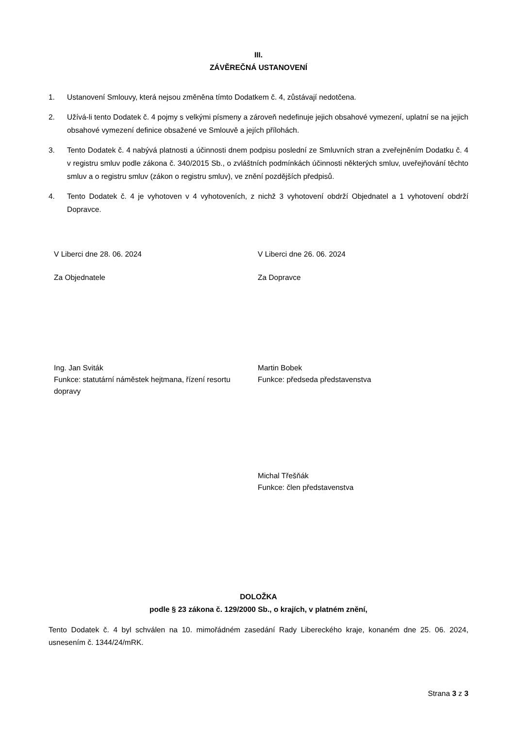III.
ZÁVĚREČNÁ USTANOVENÍ
1. Ustanovení Smlouvy, která nejsou změněna tímto Dodatkem č. 4, zůstávají nedotčena.
2. Užívá-li tento Dodatek č. 4 pojmy s velkými písmeny a zároveň nedefinuje jejich obsahové vymezení, uplatní se na jejich obsahové vymezení definice obsažené ve Smlouvě a jejích přílohách.
3. Tento Dodatek č. 4 nabývá platnosti a účinnosti dnem podpisu poslední ze Smluvních stran a zveřejněním Dodatku č. 4 v registru smluv podle zákona č. 340/2015 Sb., o zvláštních podmínkách účinnosti některých smluv, uveřejňování těchto smluv a o registru smluv (zákon o registru smluv), ve znění pozdějších předpisů.
4. Tento Dodatek č. 4 je vyhotoven v 4 vyhotoveních, z nichž 3 vyhotovení obdrží Objednatel a 1 vyhotovení obdrží Dopravce.
V Liberci dne 28. 06. 2024 V Liberci dne 26. 06. 2024
Za Objednatele Za Dopravce
Ing. Jan Sviták
Funkce: statutární náměstek hejtmana, řízení resortu dopravy
Martin Bobek
Funkce: předseda představenstva
Michal Třešňák
Funkce: člen představenstva
DOLOŽKA
podle § 23 zákona č. 129/2000 Sb., o krajích, v platném znění,
Tento Dodatek č. 4 byl schválen na 10. mimořádném zasedání Rady Libereckého kraje, konaném dne 25. 06. 2024, usnesením č. 1344/24/mRK.
Strana 3 z 3